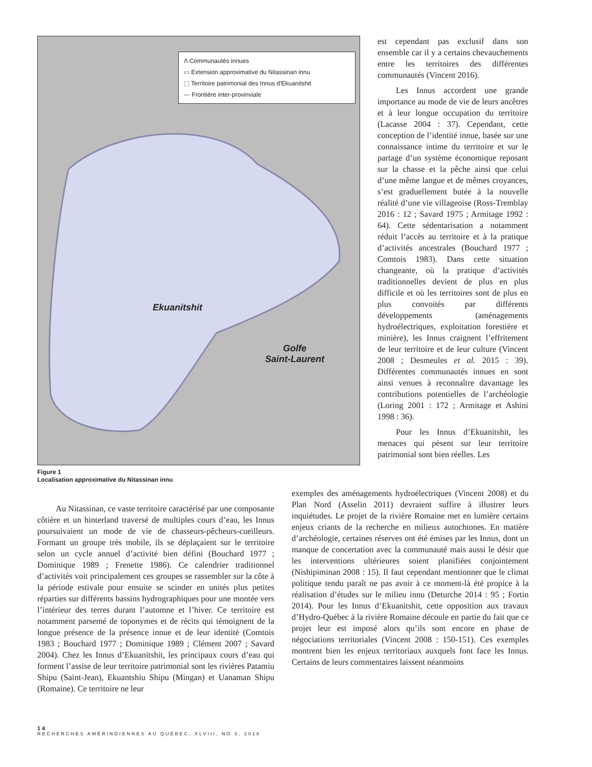Λ Communautés innues
▭ Extension approximative du Nitassinan innu
⬚ Territoire patrimonial des Innus d'Ekuanitshit
--- Frontière inter-provinviale
Ekuanitshit
Golfe
Saint-Laurent
Figure 1
Localisation approximative du Nitassinan innu
est cependant pas exclusif dans son ensemble car il y a certains chevauchements entre les territoires des différentes communautés (Vincent 2016).
Les Innus accordent une grande importance au mode de vie de leurs ancêtres et à leur longue occupation du territoire (Lacasse 2004 : 37). Cependant, cette conception de l’identité innue, basée sur une connaissance intime du territoire et sur le partage d’un système économique reposant sur la chasse et la pêche ainsi que celui d’une même langue et de mêmes croyances, s’est graduellement butée à la nouvelle réalité d’une vie villageoise (Ross-Tremblay 2016 : 12 ; Savard 1975 ; Armitage 1992 : 64). Cette sédentarisation a notamment réduit l’accès au territoire et à la pratique d’activités ancestrales (Bouchard 1977 ; Comtois 1983). Dans cette situation changeante, où la pratique d’activités traditionnelles devient de plus en plus difficile et où les territoires sont de plus en plus convoités par différents développements (aménagements hydroélectriques, exploitation forestière et minière), les Innus craignent l’effritement de leur territoire et de leur culture (Vincent 2008 ; Desmeules et al. 2015 : 39). Différentes communautés innues en sont ainsi venues à reconnaître davantage les contributions potentielles de l’archéologie (Loring 2001 : 172 ; Armitage et Ashini 1998 : 36).
Pour les Innus d’Ekuanitshit, les menaces qui pèsent sur leur territoire patrimonial sont bien réelles. Les
Au Nitassinan, ce vaste territoire caractérisé par une composante côtière et un hinterland traversé de multiples cours d’eau, les Innus poursuivaient un mode de vie de chasseurs-pêcheurs-cueilleurs. Formant un groupe très mobile, ils se déplaçaient sur le territoire selon un cycle annuel d’activité bien défini (Bouchard 1977 ; Dominique 1989 ; Frenette 1986). Ce calendrier traditionnel d’activités voit principalement ces groupes se rassembler sur la côte à la période estivale pour ensuite se scinder en unités plus petites réparties sur différents bassins hydrographiques pour une montée vers l’intérieur des terres durant l’automne et l’hiver. Ce territoire est notamment parsemé de toponymes et de récits qui témoignent de la longue présence de la présence innue et de leur identité (Comtois 1983 ; Bouchard 1977 ; Dominique 1989 ; Clément 2007 ; Savard 2004). Chez les Innus d’Ekuanitshit, les principaux cours d’eau qui forment l’assise de leur territoire patrimonial sont les rivières Patamiu Shipu (Saint-Jean), Ekuantshiu Shipu (Mingan) et Uanaman Shipu (Romaine). Ce territoire ne leur
exemples des aménagements hydroélectriques (Vincent 2008) et du Plan Nord (Asselin 2011) devraient suffire à illustrer leurs inquiétudes. Le projet de la rivière Romaine met en lumière certains enjeux criants de la recherche en milieux autochtones. En matière d’archéologie, certaines réserves ont été émises par les Innus, dont un manque de concertation avec la communauté mais aussi le désir que les interventions ultérieures soient planifiées conjointement (Nishipiminan 2008 : 15). Il faut cependant mentionner que le climat politique tendu paraît ne pas avoir à ce moment-là été propice à la réalisation d’études sur le milieu innu (Deturche 2014 : 95 ; Fortin 2014). Pour les Innus d’Ekuanitshit, cette opposition aux travaux d’Hydro-Québec à la rivière Romaine découle en partie du fait que ce projet leur est imposé alors qu’ils sont encore en phase de négociations territoriales (Vincent 2008 : 150-151). Ces exemples montrent bien les enjeux territoriaux auxquels font face les Innus. Certains de leurs commentaires laissent néanmoins
14
RECHERCHES AMÉRINDIENNES AU QUÉBEC, XLVIII, NO 3, 2018